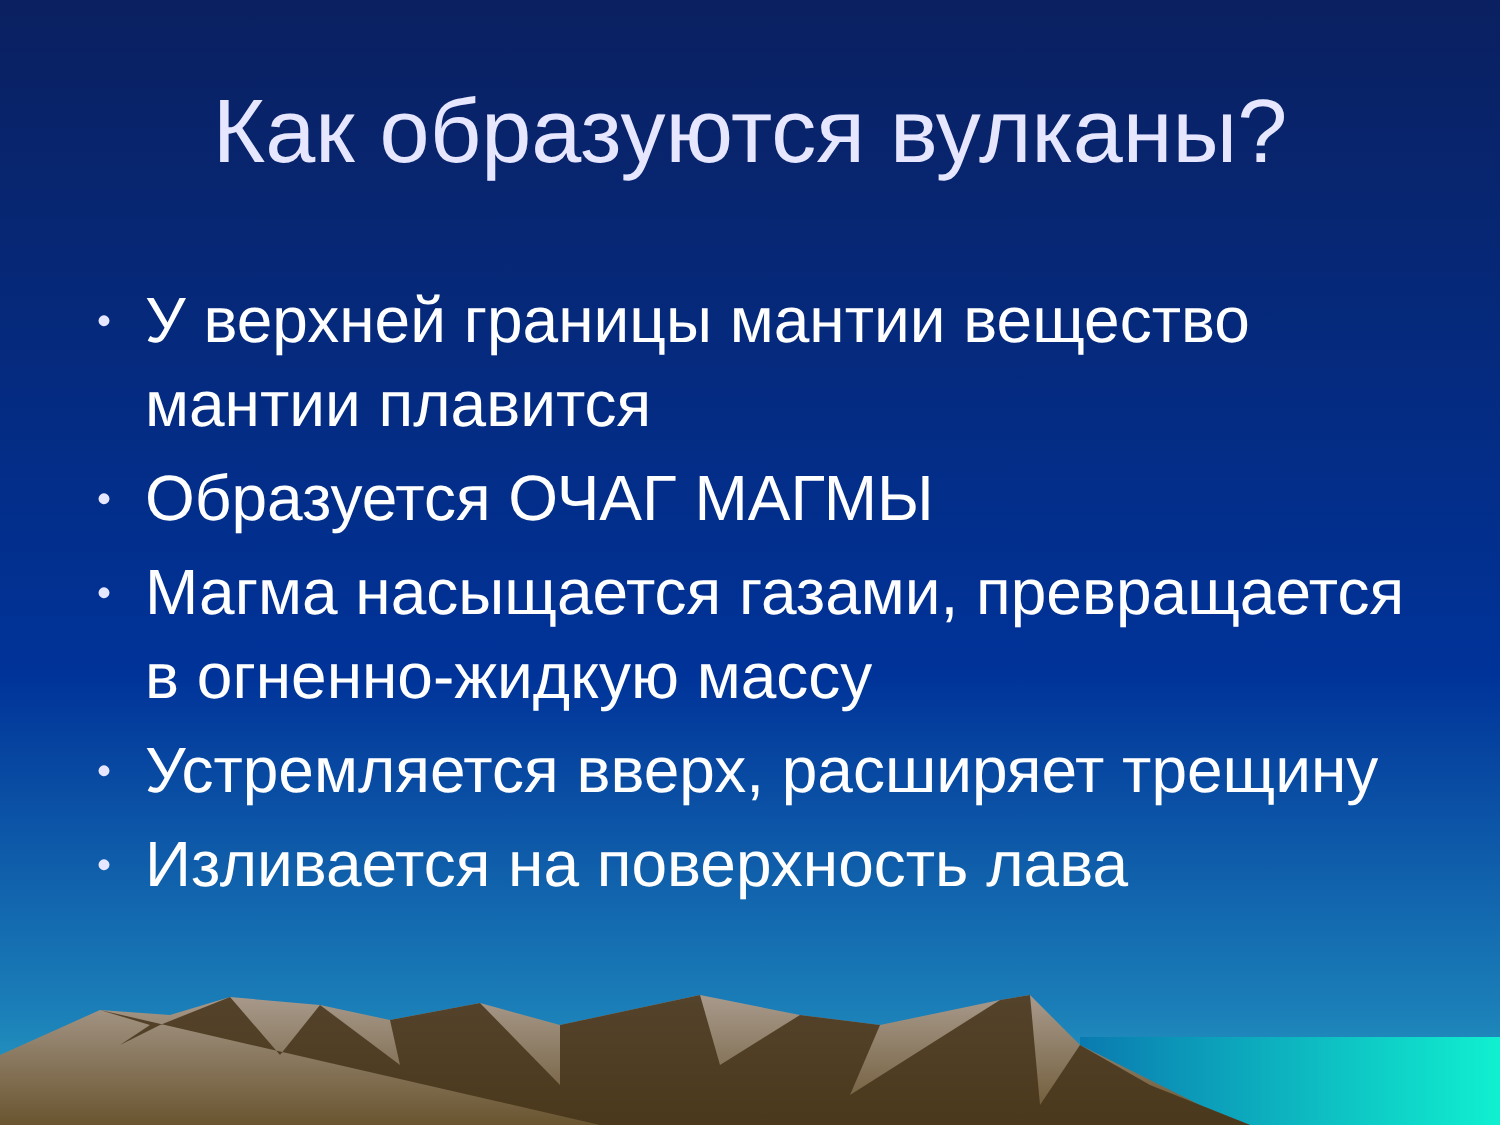Как образуются вулканы?
• У верхней границы мантии вещество мантии плавится
• Образуется ОЧАГ МАГМЫ
• Магма насыщается газами, превращается в огненно-жидкую массу
• Устремляется вверх, расширяет трещину
• Изливается на поверхность лава